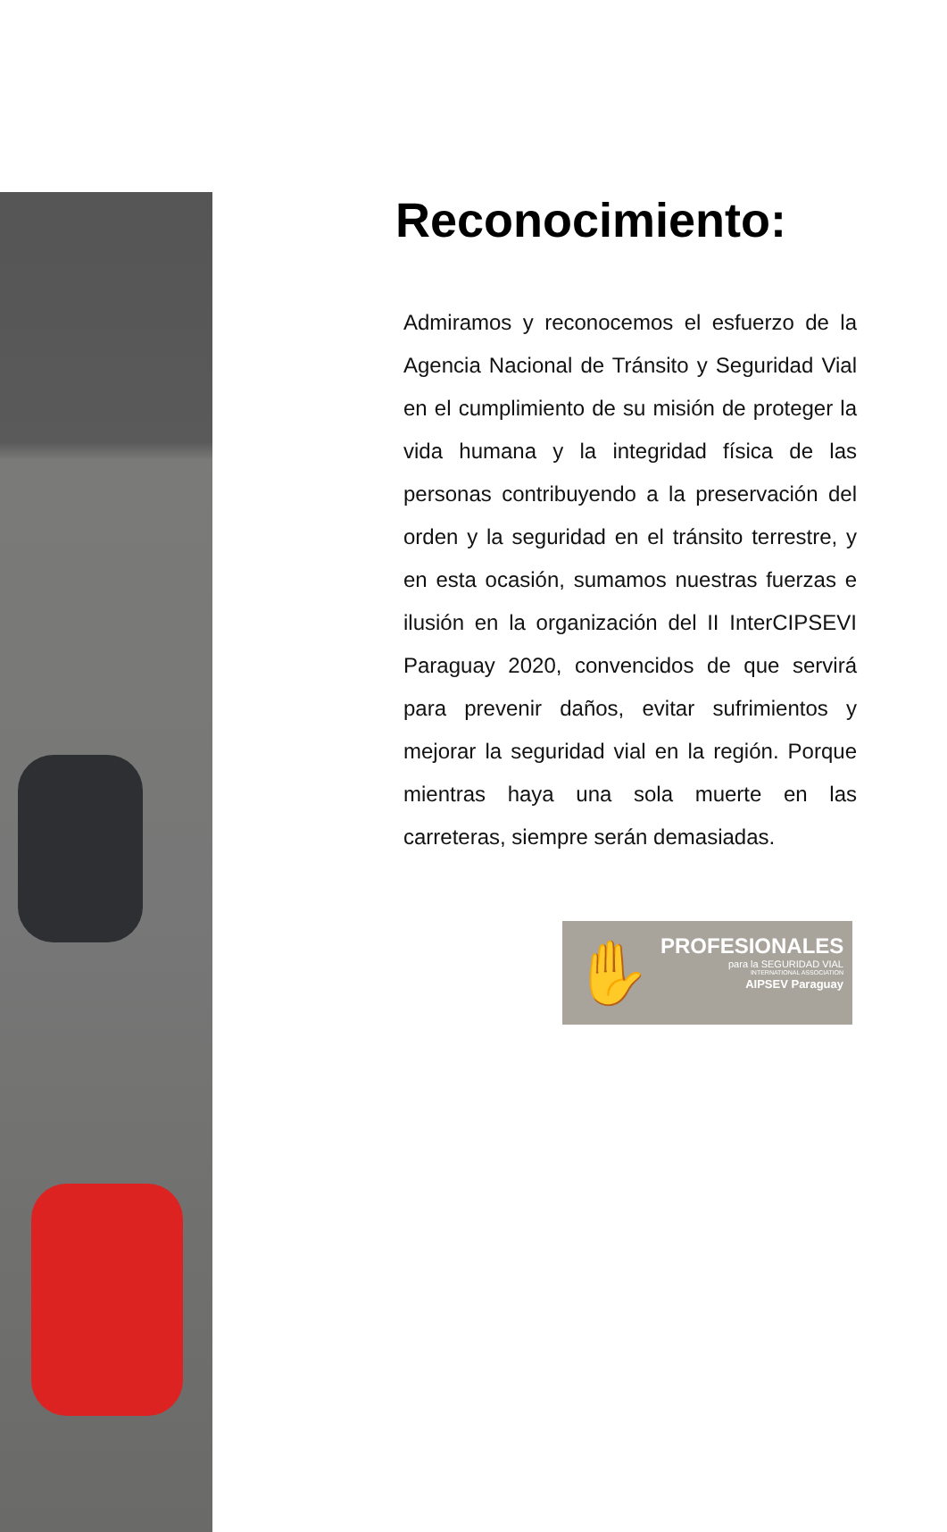Reconocimiento:
Admiramos y reconocemos el esfuerzo de la Agencia Nacional de Tránsito y Seguridad Vial en el cumplimiento de su misión de proteger la vida humana y la integridad física de las personas contribuyendo a la preservación del orden y la seguridad en el tránsito terrestre, y en esta ocasión, sumamos nuestras fuerzas e ilusión en la organización del II InterCIPSEVI Paraguay 2020, convencidos de que servirá para prevenir daños, evitar sufrimientos y mejorar la seguridad vial en la región. Porque mientras haya una sola muerte en las carreteras, siempre serán demasiadas.
✋
PROFESIONALES
para la SEGURIDAD VIAL
INTERNATIONAL ASSOCIATION
AIPSEV Paraguay